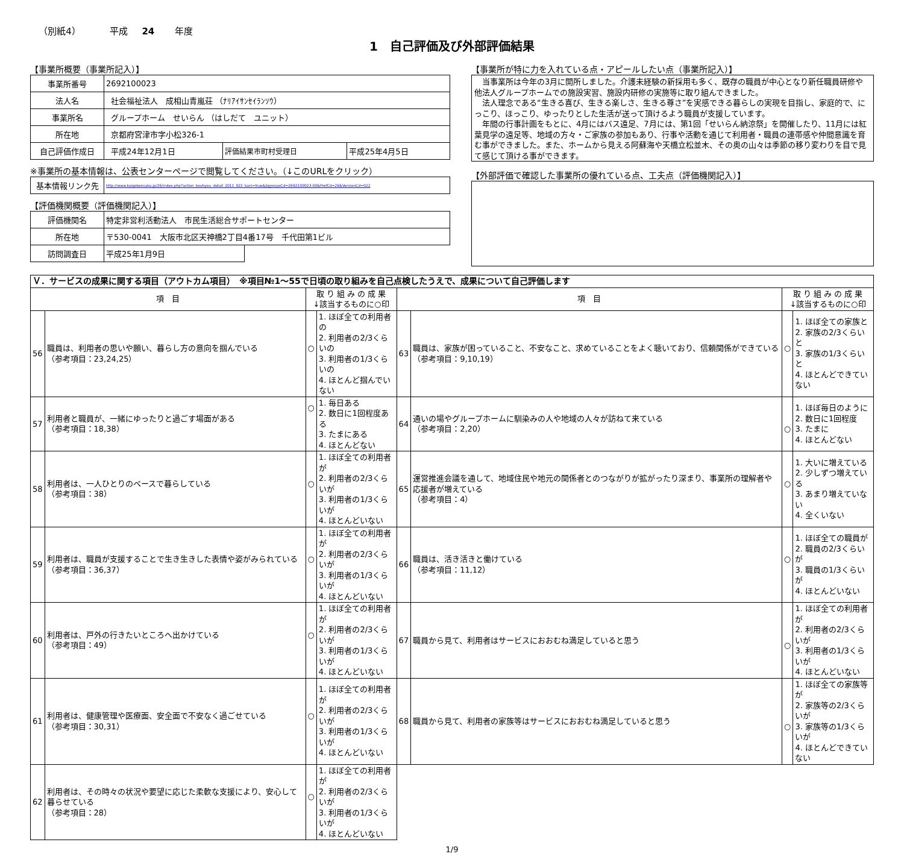（別紙4） 平成 24 年度
1　自己評価及び外部評価結果
【事業所概要（事業所記入）】
| 事業所番号 | 2692100023 | | |
| 法人名 | 社会福祉法人 成相山青嵐荘 （ﾅﾘｱｲｻﾝｾｲﾗﾝｿｳ） | | |
| 事業所名 | グループホーム せいらん （はしだて ユニット） | | |
| 所在地 | 京都府宮津市字小松326-1 | | |
| 自己評価作成日 | 平成24年12月1日 | 評価結果市町村受理日 | 平成25年4月5日 |
※事業所の基本情報は、公表センターページで閲覧してください。（↓このURLをクリック）
| 基本情報リンク先 | http://www.kaigokensaku.jp/26/index.php?action_kouhyou_detail_2011_022_kani=true&JigyosyoCd=2692100023-00&PrefCd=26&VersionCd=022 |
【評価機関概要（評価機関記入）】
| 評価機関名 | 特定非営利活動法人 市民生活総合サポートセンター | |
| 所在地 | 〒530-0041 大阪市北区天神橋2丁目4番17号 千代田第1ビル | |
| 訪問調査日 | 平成25年1月9日 | |
【事業所が特に力を入れている点・アピールしたい点（事業所記入）】
　当事業所は今年の3月に開所しました。介護未経験の新採用も多く、既存の職員が中心となり新任職員研修や他法人グループホームでの施設実習、施設内研修の実施等に取り組んできました。
　法人理念である“生きる喜び、生きる楽しさ、生きる尊さ”を実感できる暮らしの実現を目指し、家庭的で、にっこり、ほっこり、ゆったりとした生活が送って頂けるよう職員が支援しています。
　年間の行事計画をもとに、4月にはバス遠足、7月には、第1回「せいらん納涼祭」を開催したり、11月には紅葉見学の遠足等、地域の方々・ご家族の参加もあり、行事や活動を通じて利用者・職員の連帯感や仲間意識を育む事ができました。また、ホームから見える阿蘇海や天橋立松並木、その奥の山々は季節の移り変わりを目で見て感じて頂ける事ができます。
【外部評価で確認した事業所の優れている点、工夫点（評価機関記入）】
| Ｖ．サービスの成果に関する項目（アウトカム項目） ※項目№1～55で日頃の取り組みを自己点検したうえで、成果について自己評価します | | | | | | | |
| 項 目 | | 取 り 組 み の 成 果 ↓該当するものに○印 | | 項 目 | | 取 り 組 み の 成 果 ↓該当するものに○印 | |
| 56 | 職員は、利用者の思いや願い、暮らし方の意向を掴んでいる （参考項目：23,24,25） | ○ | 1. ほぼ全ての利用者の 2. 利用者の2/3くらいの 3. 利用者の1/3くらいの 4. ほとんど掴んでいない | 63 | 職員は、家族が困っていること、不安なこと、求めていることをよく聴いており、信頼関係ができている （参考項目：9,10,19） | ○ | 1. ほぼ全ての家族と 2. 家族の2/3くらいと 3. 家族の1/3くらいと 4. ほとんどできていない |
| 57 | 利用者と職員が、一緒にゆったりと過ごす場面がある （参考項目：18,38） | ○ | 1. 毎日ある 2. 数日に1回程度ある 3. たまにある 4. ほとんどない | 64 | 通いの場やグループホームに馴染みの人や地域の人々が訪ねて来ている （参考項目：2,20） | ○ | 1. ほぼ毎日のように 2. 数日に1回程度 3. たまに 4. ほとんどない |
| 58 | 利用者は、一人ひとりのペースで暮らしている （参考項目：38） | ○ | 1. ほぼ全ての利用者が 2. 利用者の2/3くらいが 3. 利用者の1/3くらいが 4. ほとんどいない | 65 | 運営推進会議を通して、地域住民や地元の関係者とのつながりが拡がったり深まり、事業所の理解者や応援者が増えている （参考項目：4） | ○ | 1. 大いに増えている 2. 少しずつ増えている 3. あまり増えていない 4. 全くいない |
| 59 | 利用者は、職員が支援することで生き生きした表情や姿がみられている （参考項目：36,37） | ○ | 1. ほぼ全ての利用者が 2. 利用者の2/3くらいが 3. 利用者の1/3くらいが 4. ほとんどいない | 66 | 職員は、活き活きと働けている （参考項目：11,12） | ○ | 1. ほぼ全ての職員が 2. 職員の2/3くらいが 3. 職員の1/3くらいが 4. ほとんどいない |
| 60 | 利用者は、戸外の行きたいところへ出かけている （参考項目：49） | ○ | 1. ほぼ全ての利用者が 2. 利用者の2/3くらいが 3. 利用者の1/3くらいが 4. ほとんどいない | 67 | 職員から見て、利用者はサービスにおおむね満足していると思う | ○ | 1. ほぼ全ての利用者が 2. 利用者の2/3くらいが 3. 利用者の1/3くらいが 4. ほとんどいない |
| 61 | 利用者は、健康管理や医療面、安全面で不安なく過ごせている （参考項目：30,31） | ○ | 1. ほぼ全ての利用者が 2. 利用者の2/3くらいが 3. 利用者の1/3くらいが 4. ほとんどいない | 68 | 職員から見て、利用者の家族等はサービスにおおむね満足していると思う | ○ | 1. ほぼ全ての家族等が 2. 家族等の2/3くらいが 3. 家族等の1/3くらいが 4. ほとんどできていない |
| 62 | 利用者は、その時々の状況や要望に応じた柔軟な支援により、安心して暮らせている （参考項目：28） | ○ | 1. ほぼ全ての利用者が 2. 利用者の2/3くらいが 3. 利用者の1/3くらいが 4. ほとんどいない | | | | |
1/9